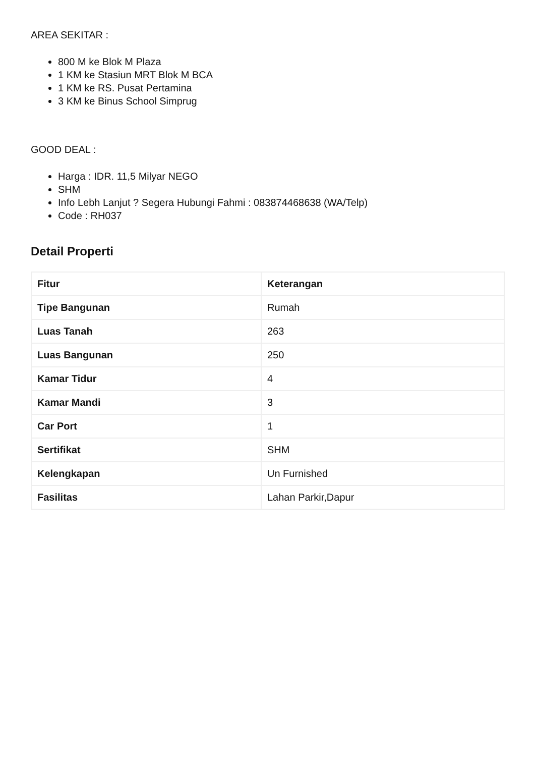AREA SEKITAR :
800 M ke Blok M Plaza
1 KM ke Stasiun MRT Blok M BCA
1 KM ke RS. Pusat Pertamina
3 KM ke Binus School Simprug
GOOD DEAL :
Harga : IDR. 11,5 Milyar NEGO
SHM
Info Lebh Lanjut ? Segera Hubungi Fahmi : 083874468638 (WA/Telp)
Code : RH037
Detail Properti
| Fitur | Keterangan |
| --- | --- |
| Tipe Bangunan | Rumah |
| Luas Tanah | 263 |
| Luas Bangunan | 250 |
| Kamar Tidur | 4 |
| Kamar Mandi | 3 |
| Car Port | 1 |
| Sertifikat | SHM |
| Kelengkapan | Un Furnished |
| Fasilitas | Lahan Parkir,Dapur |